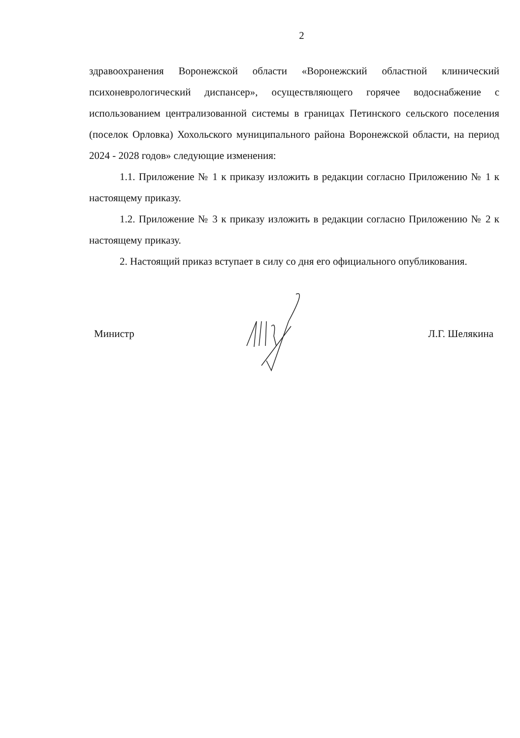2
здравоохранения Воронежской области «Воронежский областной клинический психоневрологический диспансер», осуществляющего горячее водоснабжение с использованием централизованной системы в границах Петинского сельского поселения (поселок Орловка) Хохольского муниципального района Воронежской области, на период 2024 - 2028 годов» следующие изменения:
1.1. Приложение № 1 к приказу изложить в редакции согласно Приложению № 1 к настоящему приказу.
1.2. Приложение № 3 к приказу изложить в редакции согласно Приложению № 2 к настоящему приказу.
2. Настоящий приказ вступает в силу со дня его официального опубликования.
Министр Л.Г. Шелякина